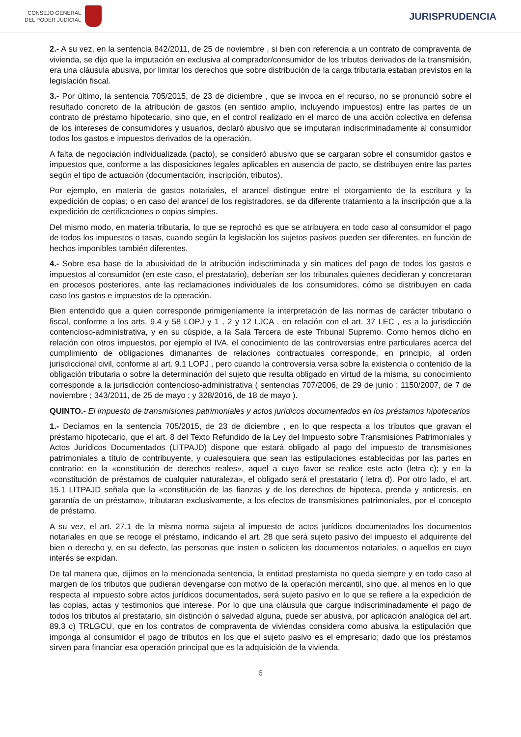CONSEJO GENERAL
DEL PODER JUDICIAL
JURISPRUDENCIA
2.- A su vez, en la sentencia 842/2011, de 25 de noviembre , si bien con referencia a un contrato de compraventa de vivienda, se dijo que la imputación en exclusiva al comprador/consumidor de los tributos derivados de la transmisión, era una cláusula abusiva, por limitar los derechos que sobre distribución de la carga tributaria estaban previstos en la legislación fiscal.
3.- Por último, la sentencia 705/2015, de 23 de diciembre , que se invoca en el recurso, no se pronunció sobre el resultado concreto de la atribución de gastos (en sentido amplio, incluyendo impuestos) entre las partes de un contrato de préstamo hipotecario, sino que, en el control realizado en el marco de una acción colectiva en defensa de los intereses de consumidores y usuarios, declaró abusivo que se imputaran indiscriminadamente al consumidor todos los gastos e impuestos derivados de la operación.
A falta de negociación individualizada (pacto), se consideró abusivo que se cargaran sobre el consumidor gastos e impuestos que, conforme a las disposiciones legales aplicables en ausencia de pacto, se distribuyen entre las partes según el tipo de actuación (documentación, inscripción, tributos).
Por ejemplo, en materia de gastos notariales, el arancel distingue entre el otorgamiento de la escritura y la expedición de copias; o en caso del arancel de los registradores, se da diferente tratamiento a la inscripción que a la expedición de certificaciones o copias simples.
Del mismo modo, en materia tributaria, lo que se reprochó es que se atribuyera en todo caso al consumidor el pago de todos los impuestos o tasas, cuando según la legislación los sujetos pasivos pueden ser diferentes, en función de hechos imponibles también diferentes.
4.- Sobre esa base de la abusividad de la atribución indiscriminada y sin matices del pago de todos los gastos e impuestos al consumidor (en este caso, el prestatario), deberían ser los tribunales quienes decidieran y concretaran en procesos posteriores, ante las reclamaciones individuales de los consumidores, cómo se distribuyen en cada caso los gastos e impuestos de la operación.
Bien entendido que a quien corresponde primigeniamente la interpretación de las normas de carácter tributario o fiscal, conforme a los arts. 9.4 y 58 LOPJ y 1 , 2 y 12 LJCA , en relación con el art. 37 LEC , es a la jurisdicción contencioso-administrativa, y en su cúspide, a la Sala Tercera de este Tribunal Supremo. Como hemos dicho en relación con otros impuestos, por ejemplo el IVA, el conocimiento de las controversias entre particulares acerca del cumplimiento de obligaciones dimanantes de relaciones contractuales corresponde, en principio, al orden jurisdiccional civil, conforme al art. 9.1 LOPJ , pero cuando la controversia versa sobre la existencia o contenido de la obligación tributaria o sobre la determinación del sujeto que resulta obligado en virtud de la misma, su conocimiento corresponde a la jurisdicción contencioso-administrativa ( sentencias 707/2006, de 29 de junio ; 1150/2007, de 7 de noviembre ; 343/2011, de 25 de mayo ; y 328/2016, de 18 de mayo ).
QUINTO.- El impuesto de transmisiones patrimoniales y actos jurídicos documentados en los préstamos hipotecarios
1.- Decíamos en la sentencia 705/2015, de 23 de diciembre , en lo que respecta a los tributos que gravan el préstamo hipotecario, que el art. 8 del Texto Refundido de la Ley del Impuesto sobre Transmisiones Patrimoniales y Actos Jurídicos Documentados (LITPAJD) dispone que estará obligado al pago del impuesto de transmisiones patrimoniales a título de contribuyente, y cualesquiera que sean las estipulaciones establecidas por las partes en contrario: en la «constitución de derechos reales», aquel a cuyo favor se realice este acto (letra c); y en la «constitución de préstamos de cualquier naturaleza», el obligado será el prestatario ( letra d). Por otro lado, el art. 15.1 LITPAJD señala que la «constitución de las fianzas y de los derechos de hipoteca, prenda y anticresis, en garantía de un préstamo», tributaran exclusivamente, a los efectos de transmisiones patrimoniales, por el concepto de préstamo.
A su vez, el art. 27.1 de la misma norma sujeta al impuesto de actos jurídicos documentados los documentos notariales en que se recoge el préstamo, indicando el art. 28 que será sujeto pasivo del impuesto el adquirente del bien o derecho y, en su defecto, las personas que insten o soliciten los documentos notariales, o aquellos en cuyo interés se expidan.
De tal manera que, dijimos en la mencionada sentencia, la entidad prestamista no queda siempre y en todo caso al margen de los tributos que pudieran devengarse con motivo de la operación mercantil, sino que, al menos en lo que respecta al impuesto sobre actos jurídicos documentados, será sujeto pasivo en lo que se refiere a la expedición de las copias, actas y testimonios que interese. Por lo que una cláusula que cargue indiscriminadamente el pago de todos los tributos al prestatario, sin distinción o salvedad alguna, puede ser abusiva, por aplicación analógica del art. 89.3 c) TRLGCU, que en los contratos de compraventa de viviendas considera como abusiva la estipulación que imponga al consumidor el pago de tributos en los que el sujeto pasivo es el empresario; dado que los préstamos sirven para financiar esa operación principal que es la adquisición de la vivienda.
6